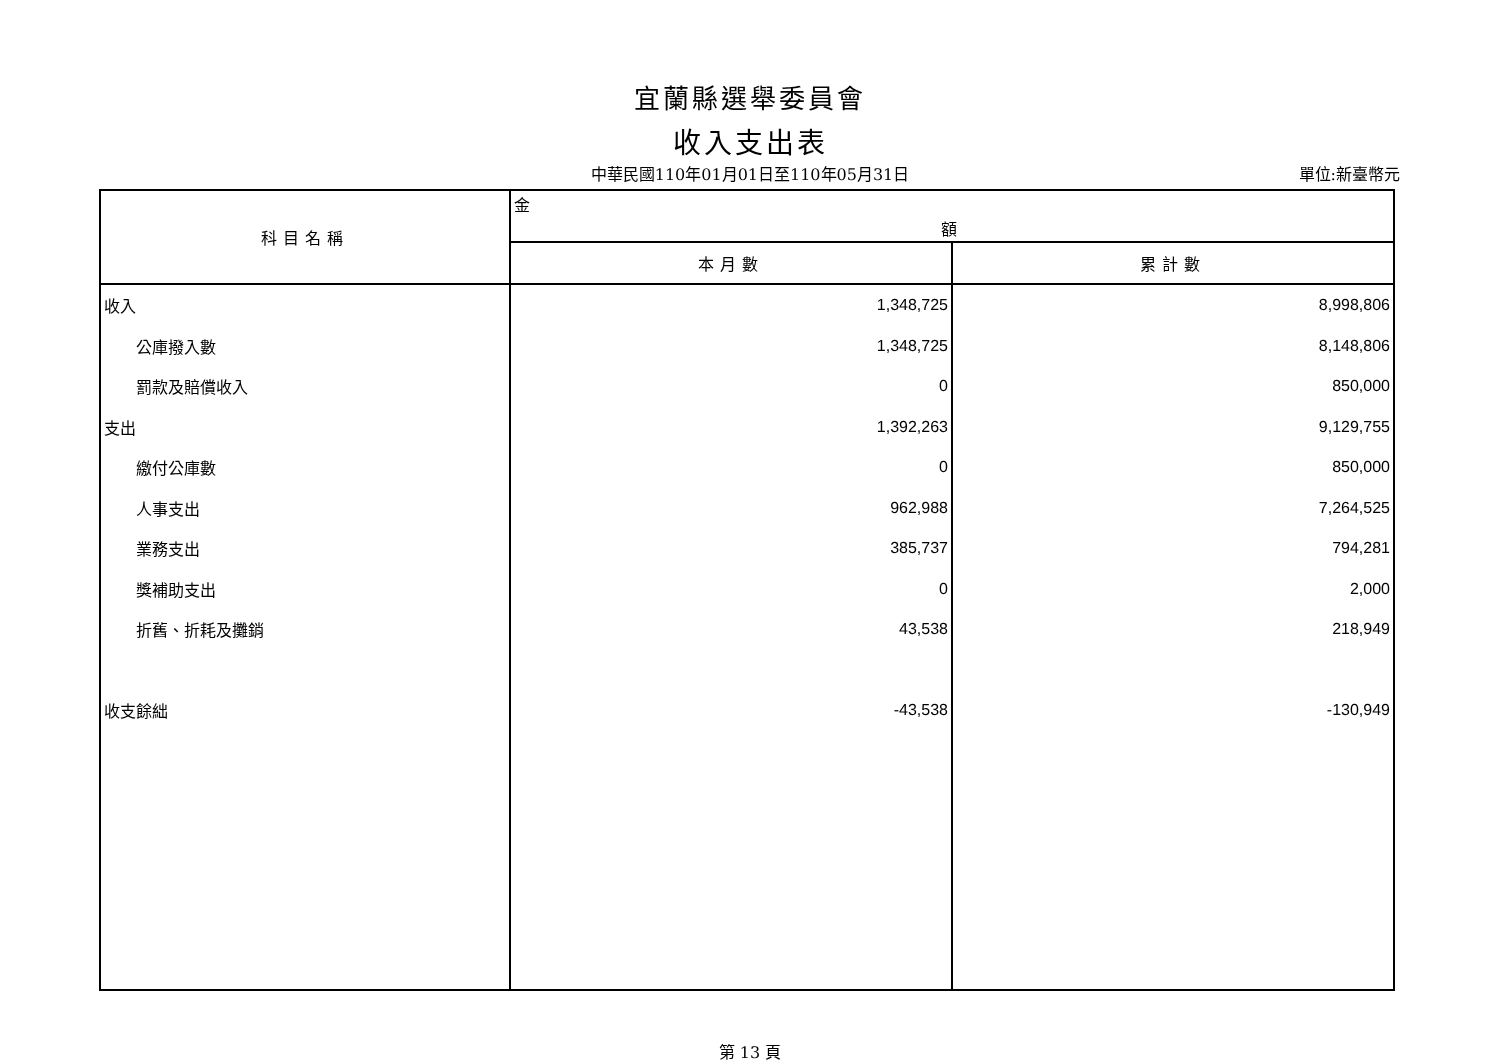宜蘭縣選舉委員會
收入支出表
中華民國110年01月01日至110年05月31日
單位:新臺幣元
| 科目名稱 | 金 額 | |
| --- | --- | --- |
| | 本月數 | 累計數 |
| 收入 | 1,348,725 | 8,998,806 |
| 公庫撥入數 | 1,348,725 | 8,148,806 |
| 罰款及賠償收入 | 0 | 850,000 |
| 支出 | 1,392,263 | 9,129,755 |
| 繳付公庫數 | 0 | 850,000 |
| 人事支出 | 962,988 | 7,264,525 |
| 業務支出 | 385,737 | 794,281 |
| 獎補助支出 | 0 | 2,000 |
| 折舊、折耗及攤銷 | 43,538 | 218,949 |
| 收支餘絀 | -43,538 | -130,949 |
第 13 頁